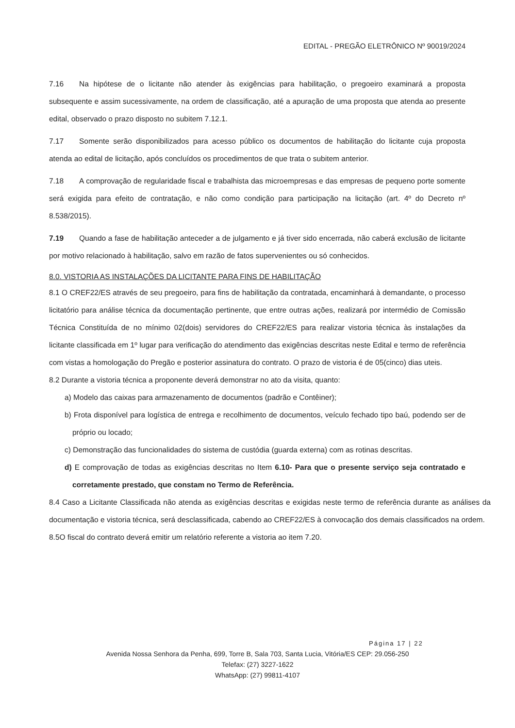EDITAL - PREGÃO ELETRÔNICO Nº 90019/2024
7.16 Na hipótese de o licitante não atender às exigências para habilitação, o pregoeiro examinará a proposta subsequente e assim sucessivamente, na ordem de classificação, até a apuração de uma proposta que atenda ao presente edital, observado o prazo disposto no subitem 7.12.1.
7.17 Somente serão disponibilizados para acesso público os documentos de habilitação do licitante cuja proposta atenda ao edital de licitação, após concluídos os procedimentos de que trata o subitem anterior.
7.18 A comprovação de regularidade fiscal e trabalhista das microempresas e das empresas de pequeno porte somente será exigida para efeito de contratação, e não como condição para participação na licitação (art. 4º do Decreto nº 8.538/2015).
7.19 Quando a fase de habilitação anteceder a de julgamento e já tiver sido encerrada, não caberá exclusão de licitante por motivo relacionado à habilitação, salvo em razão de fatos supervenientes ou só conhecidos.
8.0. VISTORIA AS INSTALAÇÕES DA LICITANTE PARA FINS DE HABILITAÇÃO
8.1 O CREF22/ES através de seu pregoeiro, para fins de habilitação da contratada, encaminhará à demandante, o processo licitatório para análise técnica da documentação pertinente, que entre outras ações, realizará por intermédio de Comissão Técnica Constituída de no mínimo 02(dois) servidores do CREF22/ES para realizar vistoria técnica às instalações da licitante classificada em 1º lugar para verificação do atendimento das exigências descritas neste Edital e termo de referência com vistas a homologação do Pregão e posterior assinatura do contrato. O prazo de vistoria é de 05(cinco) dias uteis.
8.2 Durante a vistoria técnica a proponente deverá demonstrar no ato da visita, quanto:
a) Modelo das caixas para armazenamento de documentos (padrão e Contêiner);
b) Frota disponível para logística de entrega e recolhimento de documentos, veículo fechado tipo baú, podendo ser de próprio ou locado;
c) Demonstração das funcionalidades do sistema de custódia (guarda externa) com as rotinas descritas.
d) E comprovação de todas as exigências descritas no Item 6.10- Para que o presente serviço seja contratado e corretamente prestado, que constam no Termo de Referência.
8.4 Caso a Licitante Classificada não atenda as exigências descritas e exigidas neste termo de referência durante as análises da documentação e vistoria técnica, será desclassificada, cabendo ao CREF22/ES à convocação dos demais classificados na ordem.
8.5O fiscal do contrato deverá emitir um relatório referente a vistoria ao item 7.20.
Página 17 | 22
Avenida Nossa Senhora da Penha, 699, Torre B, Sala 703, Santa Lucia, Vitória/ES CEP: 29.056-250
Telefax: (27) 3227-1622
WhatsApp: (27) 99811-4107